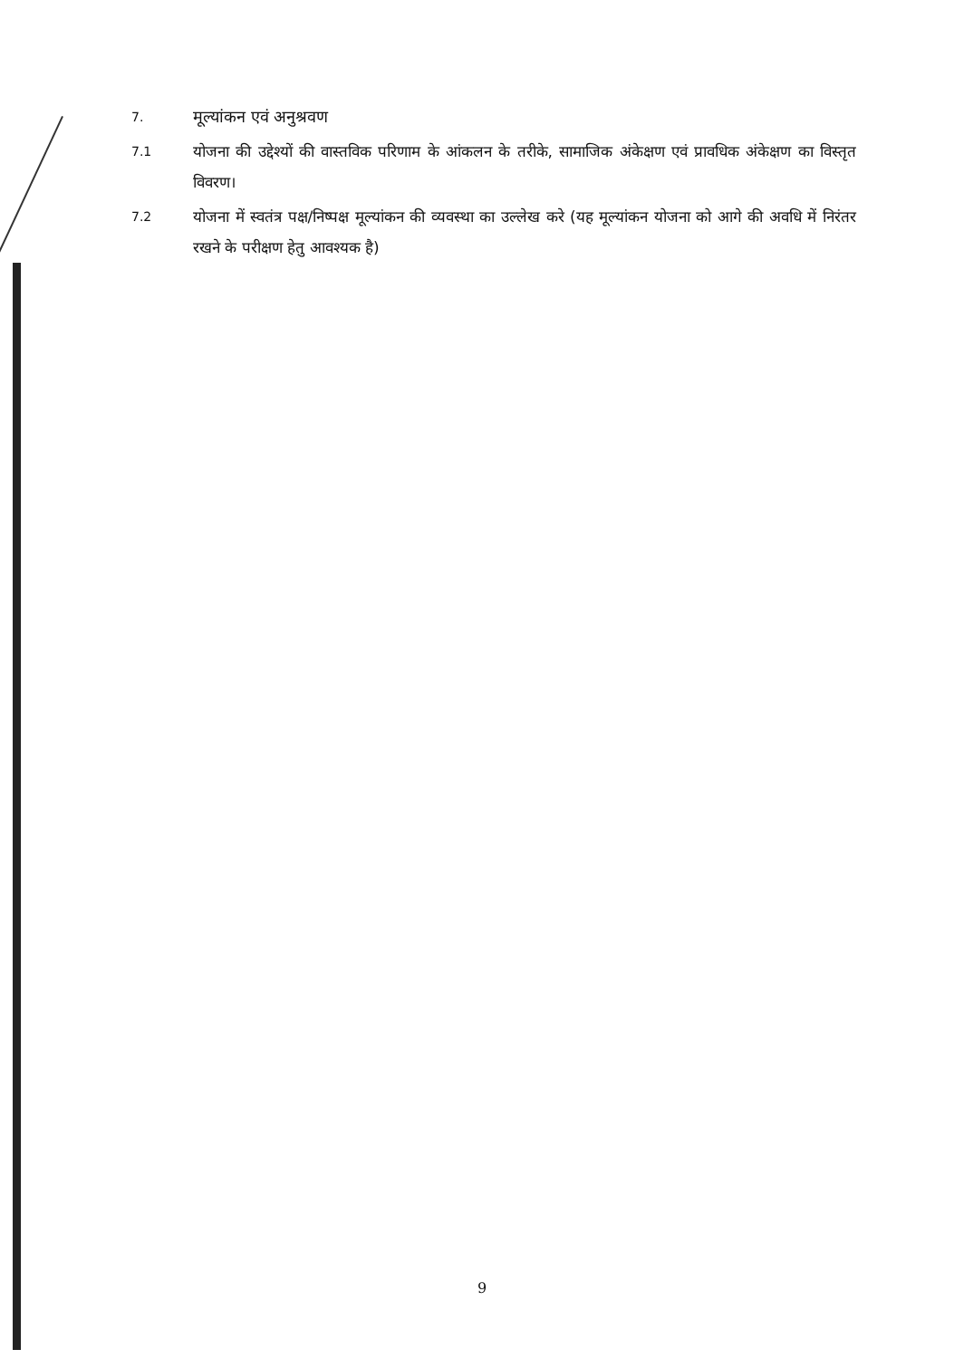7.
मूल्यांकन एवं अनुश्रवण
7.1
योजना की उद्देश्यों की वास्तविक परिणाम के आंकलन के तरीके, सामाजिक अंकेक्षण एवं प्रावधिक अंकेक्षण का विस्तृत विवरण।
7.2
योजना में स्वतंत्र पक्ष/निष्पक्ष मूल्यांकन की व्यवस्था का उल्लेख करे (यह मूल्यांकन योजना को आगे की अवधि में निरंतर रखने के परीक्षण हेतु आवश्यक है)
9